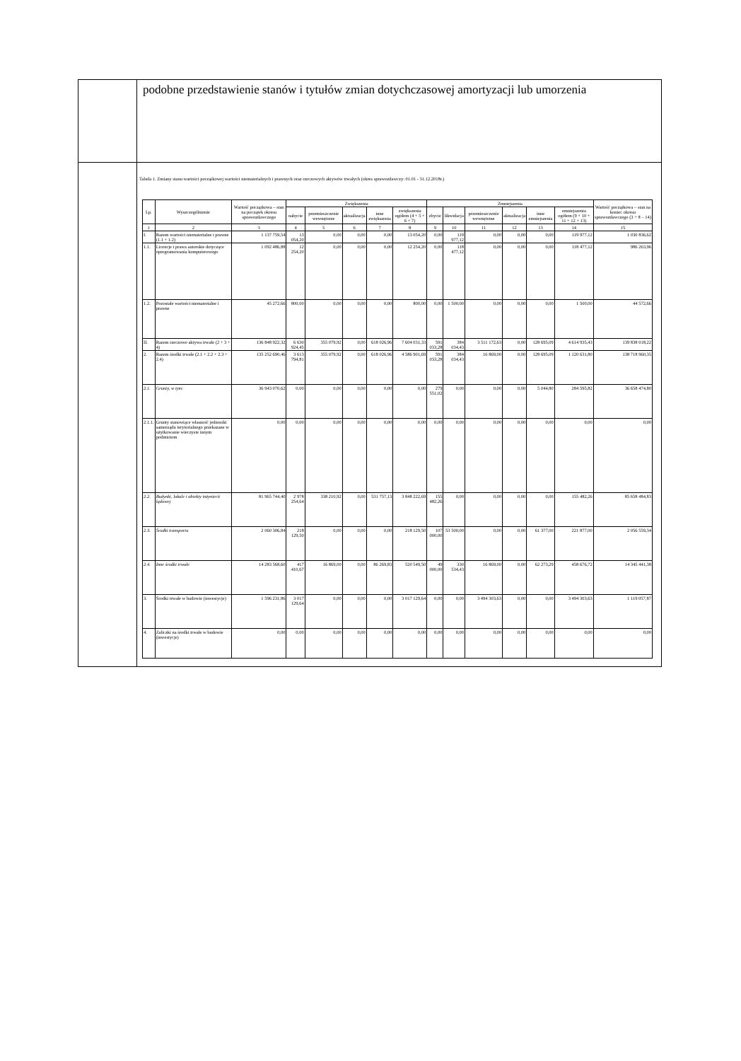| | podobne przedstawienie stanów i tytułów zmian dotychczasowej amortyzacji lub umorzenia |
| | Tabela 1. Zmiany stanu wartości początkowej wartości niematerialnych i prawnych oraz rzeczowych aktywów trwałych (okres sprawozdawczy: 01.01 - 31.12.2018r.) / Lp. / Wyszczególnienie / Wartość początkowa – stan na początek okresu sprawozdawczego / Zwiększenia / / / / / Zmniejszenia / / / / / / Wartość początkowa – stan na koniec okresu sprawozdawczego (3 + 8 – 14) / / --- / --- / --- / --- / --- / --- / --- / --- / --- / --- / --- / --- / --- / --- / --- / / / / / nabycie / przemieszczenie wewnętrzne / aktualizacja / inne zwiększenia / zwiększenia ogółem (4 + 5 + 6 + 7) / zbycie / likwidacja / przemieszczenie wewnętrzne / aktualizacja / inne zmniejszenia / zmniejszenia ogółem (9 + 10 + 11 + 12 + 13) / / / 1 / 2 / 3 / 4 / 5 / 6 / 7 / 8 / 9 / 10 / 11 / 12 / 13 / 14 / 15 / / I. / Razem wartości niematerialne i prawne (1.1 + 1.2) / 1 137 759,54 / 13 054,20 / 0,00 / 0,00 / 0,00 / 13 054,20 / 0,00 / 119 977,12 / 0,00 / 0,00 / 0,00 / 119 977,12 / 1 030 836,62 / / 1.1. / Licencje i prawa autorskie dotyczące oprogramowania komputerowego / 1 092 486,88 / 12 254,20 / 0,00 / 0,00 / 0,00 / 12 254,20 / 0,00 / 118 477,12 / 0,00 / 0,00 / 0,00 / 118 477,12 / 986 263,96 / / 1.2. / Pozostałe wartości niematerialne i prawne / 45 272,66 / 800,00 / 0,00 / 0,00 / 0,00 / 800,00 / 0,00 / 1 500,00 / 0,00 / 0,00 / 0,00 / 1 500,00 / 44 572,66 / / II. / Razem rzeczowe aktywa trwałe (2 + 3 + 4) / 136 848 922,32 / 6 630 924,45 / 355 079,92 / 0,00 / 618 026,96 / 7 604 031,33 / 591 033,28 / 384 034,43 / 3 511 172,63 / 0,00 / 128 695,09 / 4 614 935,43 / 139 838 018,22 / / 2. / Razem środki trwałe (2.1 + 2.2 + 2.3 + 2.4) / 135 252 690,46 / 3 613 794,81 / 355 079,92 / 0,00 / 618 026,96 / 4 586 901,69 / 591 033,28 / 384 034,43 / 16 869,00 / 0,00 / 128 695,09 / 1 120 631,80 / 138 718 960,35 / / 2.1. / Grunty, w tym: / 36 943 070,62 / 0,00 / 0,00 / 0,00 / 0,00 / 0,00 / 279 551,02 / 0,00 / 0,00 / 0,00 / 5 044,80 / 284 595,82 / 36 658 474,80 / / 2.1.1. / Grunty stanowiące własność jednostki samorządu terytorialnego przekazane w użytkowanie wieczyste innym podmiotom / 0,00 / 0,00 / 0,00 / 0,00 / 0,00 / 0,00 / 0,00 / 0,00 / 0,00 / 0,00 / 0,00 / 0,00 / 0,00 / / 2.2. / Budynki, lokale i obiekty inżynierii lądowej / 81 965 744,40 / 2 978 254,64 / 338 210,92 / 0,00 / 531 757,13 / 3 848 222,69 / 155 482,26 / 0,00 / 0,00 / 0,00 / 0,00 / 155 482,26 / 85 658 484,83 / / 2.3. / Środki transportu / 2 060 306,84 / 218 129,50 / 0,00 / 0,00 / 0,00 / 218 129,50 / 107 000,00 / 53 500,00 / 0,00 / 0,00 / 61 377,00 / 221 877,00 / 2 056 559,34 / / 2.4. / Inne środki trwałe / 14 283 568,60 / 417 410,67 / 16 869,00 / 0,00 / 86 269,83 / 520 549,50 / 49 000,00 / 330 534,43 / 16 869,00 / 0,00 / 62 273,29 / 458 676,72 / 14 345 441,38 / / 3. / Środki trwałe w budowie (inwestycje) / 1 596 231,86 / 3 017 129,64 / 0,00 / 0,00 / 0,00 / 3 017 129,64 / 0,00 / 0,00 / 3 494 303,63 / 0,00 / 0,00 / 3 494 303,63 / 1 119 057,87 / / 4. / Zaliczki na środki trwałe w budowie (inwestycje) / 0,00 / 0,00 / 0,00 / 0,00 / 0,00 / 0,00 / 0,00 / 0,00 / 0,00 / 0,00 / 0,00 / 0,00 / 0,00 / |